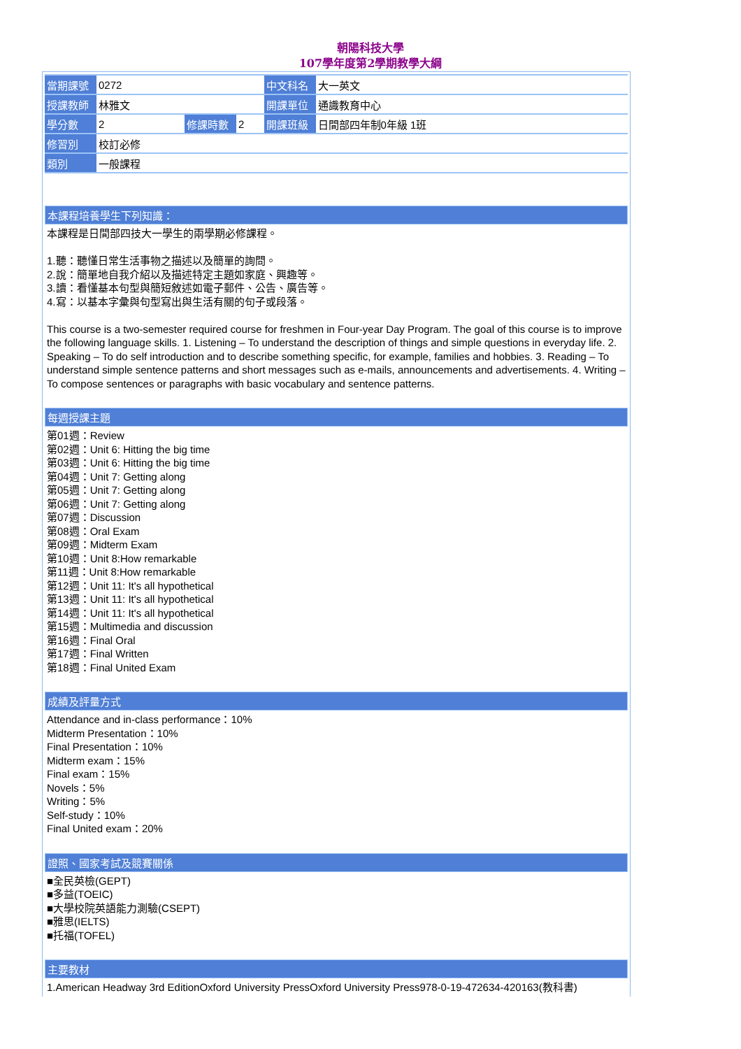朝陽科技大學
107學年度第2學期教學大綱
| 當期課號 | 0272 | | | 中文科名 | 大一英文 |
| 授課教師 | 林雅文 | | | 開課單位 | 通識教育中心 |
| 學分數 | 2 | 修課時數 | 2 | 開課班級 | 日間部四年制0年級 1班 |
| 修習別 | 校訂必修 | | | | |
| 類別 | 一般課程 | | | | |
本課程培養學生下列知識：
本課程是日間部四技大一學生的兩學期必修課程。
1.聽：聽懂日常生活事物之描述以及簡單的詢問。
2.說：簡單地自我介紹以及描述特定主題如家庭、興趣等。
3.讀：看懂基本句型與簡短敘述如電子郵件、公告、廣告等。
4.寫：以基本字彙與句型寫出與生活有關的句子或段落。
This course is a two-semester required course for freshmen in Four-year Day Program. The goal of this course is to improve the following language skills. 1. Listening – To understand the description of things and simple questions in everyday life. 2. Speaking – To do self introduction and to describe something specific, for example, families and hobbies. 3. Reading – To understand simple sentence patterns and short messages such as e-mails, announcements and advertisements. 4. Writing – To compose sentences or paragraphs with basic vocabulary and sentence patterns.
每週授課主題
第01週：Review
第02週：Unit 6: Hitting the big time
第03週：Unit 6: Hitting the big time
第04週：Unit 7: Getting along
第05週：Unit 7: Getting along
第06週：Unit 7: Getting along
第07週：Discussion
第08週：Oral Exam
第09週：Midterm Exam
第10週：Unit 8:How remarkable
第11週：Unit 8:How remarkable
第12週：Unit 11: It's all hypothetical
第13週：Unit 11: It's all hypothetical
第14週：Unit 11: It's all hypothetical
第15週：Multimedia and discussion
第16週：Final Oral
第17週：Final Written
第18週：Final United Exam
成績及評量方式
Attendance and in-class performance：10%
Midterm Presentation：10%
Final Presentation：10%
Midterm exam：15%
Final exam：15%
Novels：5%
Writing：5%
Self-study：10%
Final United exam：20%
證照、國家考試及競賽關係
■全民英檢(GEPT)
■多益(TOEIC)
■大學校院英語能力測驗(CSEPT)
■雅思(IELTS)
■托福(TOFEL)
主要教材
1.American Headway 3rd EditionOxford University PressOxford University Press978-0-19-472634-420163(教科書)